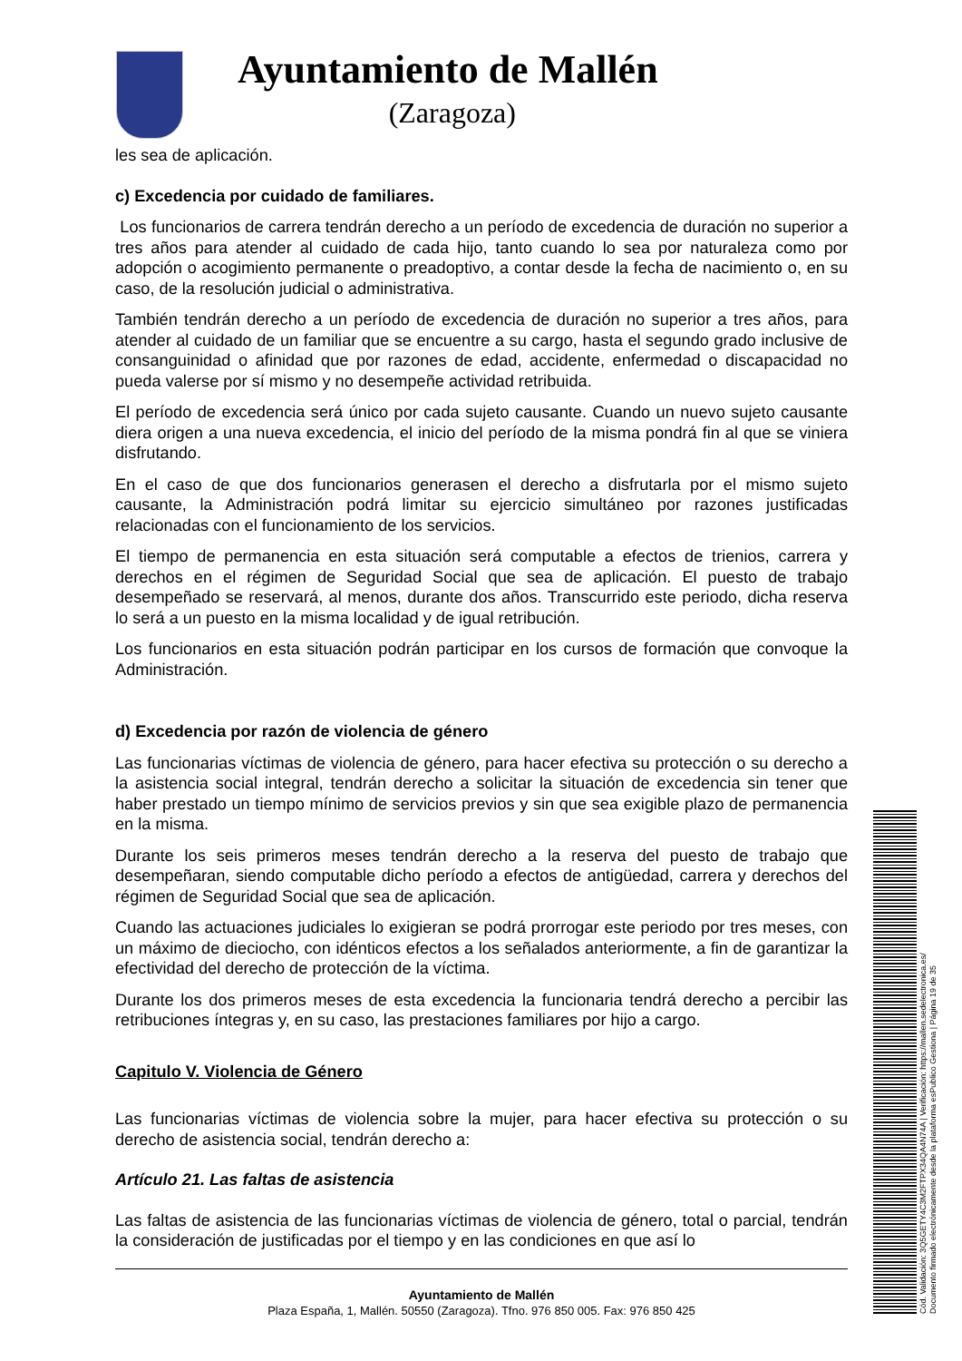Ayuntamiento de Mallén
(Zaragoza)
les sea de aplicación.
c) Excedencia por cuidado de familiares.
Los funcionarios de carrera tendrán derecho a un período de excedencia de duración no superior a tres años para atender al cuidado de cada hijo, tanto cuando lo sea por naturaleza como por adopción o acogimiento permanente o preadoptivo, a contar desde la fecha de nacimiento o, en su caso, de la resolución judicial o administrativa.
También tendrán derecho a un período de excedencia de duración no superior a tres años, para atender al cuidado de un familiar que se encuentre a su cargo, hasta el segundo grado inclusive de consanguinidad o afinidad que por razones de edad, accidente, enfermedad o discapacidad no pueda valerse por sí mismo y no desempeñe actividad retribuida.
El período de excedencia será único por cada sujeto causante. Cuando un nuevo sujeto causante diera origen a una nueva excedencia, el inicio del período de la misma pondrá fin al que se viniera disfrutando.
En el caso de que dos funcionarios generasen el derecho a disfrutarla por el mismo sujeto causante, la Administración podrá limitar su ejercicio simultáneo por razones justificadas relacionadas con el funcionamiento de los servicios.
El tiempo de permanencia en esta situación será computable a efectos de trienios, carrera y derechos en el régimen de Seguridad Social que sea de aplicación. El puesto de trabajo desempeñado se reservará, al menos, durante dos años. Transcurrido este periodo, dicha reserva lo será a un puesto en la misma localidad y de igual retribución.
Los funcionarios en esta situación podrán participar en los cursos de formación que convoque la Administración.
d) Excedencia por razón de violencia de género
Las funcionarias víctimas de violencia de género, para hacer efectiva su protección o su derecho a la asistencia social integral, tendrán derecho a solicitar la situación de excedencia sin tener que haber prestado un tiempo mínimo de servicios previos y sin que sea exigible plazo de permanencia en la misma.
Durante los seis primeros meses tendrán derecho a la reserva del puesto de trabajo que desempeñaran, siendo computable dicho período a efectos de antigüedad, carrera y derechos del régimen de Seguridad Social que sea de aplicación.
Cuando las actuaciones judiciales lo exigieran se podrá prorrogar este periodo por tres meses, con un máximo de dieciocho, con idénticos efectos a los señalados anteriormente, a fin de garantizar la efectividad del derecho de protección de la víctima.
Durante los dos primeros meses de esta excedencia la funcionaria tendrá derecho a percibir las retribuciones íntegras y, en su caso, las prestaciones familiares por hijo a cargo.
Capitulo V. Violencia de Género
Las funcionarias víctimas de violencia sobre la mujer, para hacer efectiva su protección o su derecho de asistencia social, tendrán derecho a:
Artículo 21. Las faltas de asistencia
Las faltas de asistencia de las funcionarias víctimas de violencia de género, total o parcial, tendrán la consideración de justificadas por el tiempo y en las condiciones en que así lo
Ayuntamiento de Mallén
Plaza España, 1, Mallén. 50550 (Zaragoza). Tfno. 976 850 005. Fax: 976 850 425
Cód. Validación: 3Q5GETY4C3M2FTPX34QA4N74A | Verificación: https://mallen.sedelectronica.es/
Documento firmado electrónicamente desde la plataforma esPublico Gestiona | Página 19 de 35